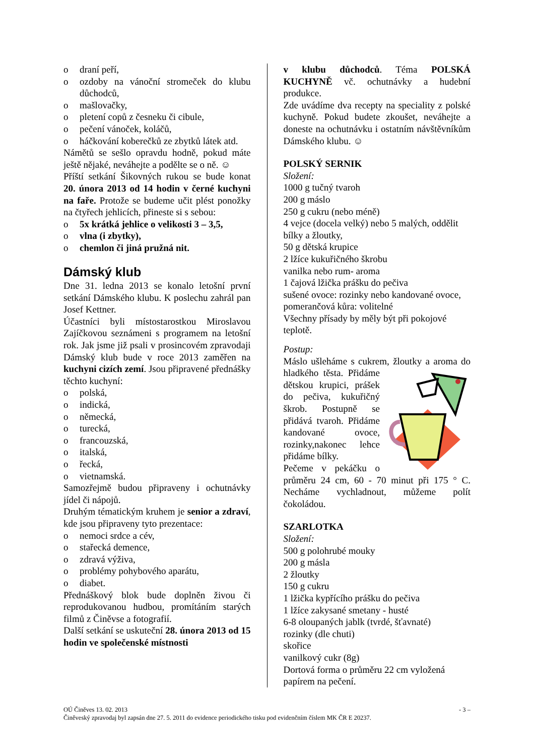o draní peří,
o ozdoby na vánoční stromeček do klubu důchodců,
o mašlovačky,
o pletení copů z česneku či cibule,
o pečení vánoček, koláčů,
o háčkování koberečků ze zbytků látek atd.
Námětů se sešlo opravdu hodně, pokud máte ještě nějaké, neváhejte a podělte se o ně. ☺
Příští setkání Šikovných rukou se bude konat 20. února 2013 od 14 hodin v černé kuchyni na faře. Protože se budeme učit plést ponožky na čtyřech jehlicích, přineste si s sebou:
o 5x krátká jehlice o velikosti 3 – 3,5,
o vlna (i zbytky),
o chemlon či jiná pružná nit.
Dámský klub
Dne 31. ledna 2013 se konalo letošní první setkání Dámského klubu. K poslechu zahrál pan Josef Kettner.
Účastníci byli místostarostkou Miroslavou Zajíčkovou seznámeni s programem na letošní rok. Jak jsme již psali v prosincovém zpravodaji Dámský klub bude v roce 2013 zaměřen na kuchyni cizích zemí. Jsou připravené přednášky těchto kuchyní:
o polská,
o indická,
o německá,
o turecká,
o francouzská,
o italská,
o řecká,
o vietnamská.
Samozřejmě budou připraveny i ochutnávky jídel či nápojů.
Druhým tématickým kruhem je senior a zdraví, kde jsou připraveny tyto prezentace:
o nemoci srdce a cév,
o stařecká demence,
o zdravá výživa,
o problémy pohybového aparátu,
o diabet.
Přednáškový blok bude doplněn živou či reprodukovanou hudbou, promítáním starých filmů z Činěvse a fotografií.
Další setkání se uskuteční 28. února 2013 od 15 hodin ve společenské místnosti
v klubu důchodců. Téma POLSKÁ KUCHYNĚ vč. ochutnávky a hudební produkce.
Zde uvádíme dva recepty na speciality z polské kuchyně. Pokud budete zkoušet, neváhejte a doneste na ochutnávku i ostatním návštěvníkům Dámského klubu. ☺
POLSKÝ SERNIK
Složení:
1000 g tučný tvaroh
200 g máslo
250 g cukru (nebo méně)
4 vejce (docela velký) nebo 5 malých, oddělit bílky a žloutky,
50 g dětská krupice
2 lžíce kukuřičného škrobu
vanilka nebo rum- aroma
1 čajová lžička prášku do pečiva
sušené ovoce: rozinky nebo kandované ovoce, pomerančová kůra: volitelné
Všechny přísady by měly být při pokojové teplotě.
Postup:
Máslo ušleháme s cukrem, žloutky a aroma do hladkého těsta. Přidáme dětskou krupici, prášek do pečiva, kukuřičný škrob. Postupně se přidává tvaroh. Přidáme kandované ovoce, rozinky,nakonec lehce přidáme bílky.
Pečeme v pekáčku o průměru 24 cm, 60 - 70 minut při 175 ° C. Necháme vychladnout, můžeme polít čokoládou.
SZARLOTKA
Složení:
500 g polohrubé mouky
200 g másla
2 žloutky
150 g cukru
1 lžička kypřícího prášku do pečiva
1 lžíce zakysané smetany - husté
6-8 oloupaných jablk (tvrdé, šťavnaté)
rozinky (dle chuti)
skořice
vanilkový cukr (8g)
Dortová forma o průměru 22 cm vyložená papírem na pečení.
OÚ Činěves 13. 02. 2013 - 3 –
Činěveský zpravodaj byl zapsán dne 27. 5. 2011 do evidence periodického tisku pod evidenčním číslem MK ČR E 20237.